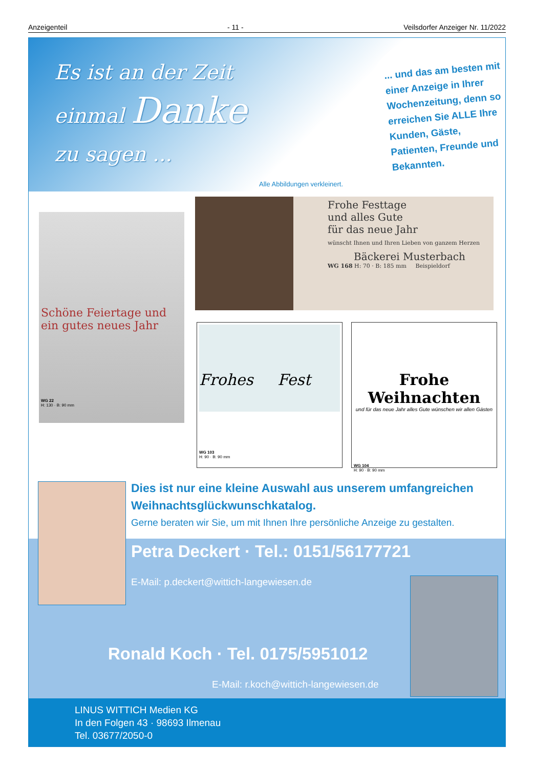Anzeigenteil - 11 - Veilsdorfer Anzeiger Nr. 11/2022
Es ist an der Zeit
einmal Danke
zu sagen ...
... und das am besten mit einer Anzeige in Ihrer Wochenzeitung, denn so erreichen Sie ALLE Ihre Kunden, Gäste, Patienten, Freunde und Bekannten.
Alle Abbildungen verkleinert.
Schöne Feiertage und
ein gutes neues Jahr
WG 22
H: 130 · B: 90 mm
Frohe Festtage
und alles Gute
für das neue Jahr
wünscht Ihnen und Ihren Lieben von ganzem Herzen
Bäckerei Musterbach
WG 168 H: 70 · B: 185 mm Beispieldorf
Frohes Fest
WG 103
H: 90 · B: 90 mm
Frohe Weihnachten
und für das neue Jahr alles Gute wünschen wir allen Gästen
WG 104
H: 90 · B: 90 mm
Dies ist nur eine kleine Auswahl aus unserem umfangreichen Weihnachtsglückwunschkatalog.
Gerne beraten wir Sie, um mit Ihnen Ihre persönliche Anzeige zu gestalten.
Petra Deckert · Tel.: 0151/56177721
E-Mail: p.deckert@wittich-langewiesen.de
Ronald Koch · Tel. 0175/5951012
E-Mail: r.koch@wittich-langewiesen.de
LINUS WITTICH Medien KG
In den Folgen 43 · 98693 Ilmenau
Tel. 03677/2050-0